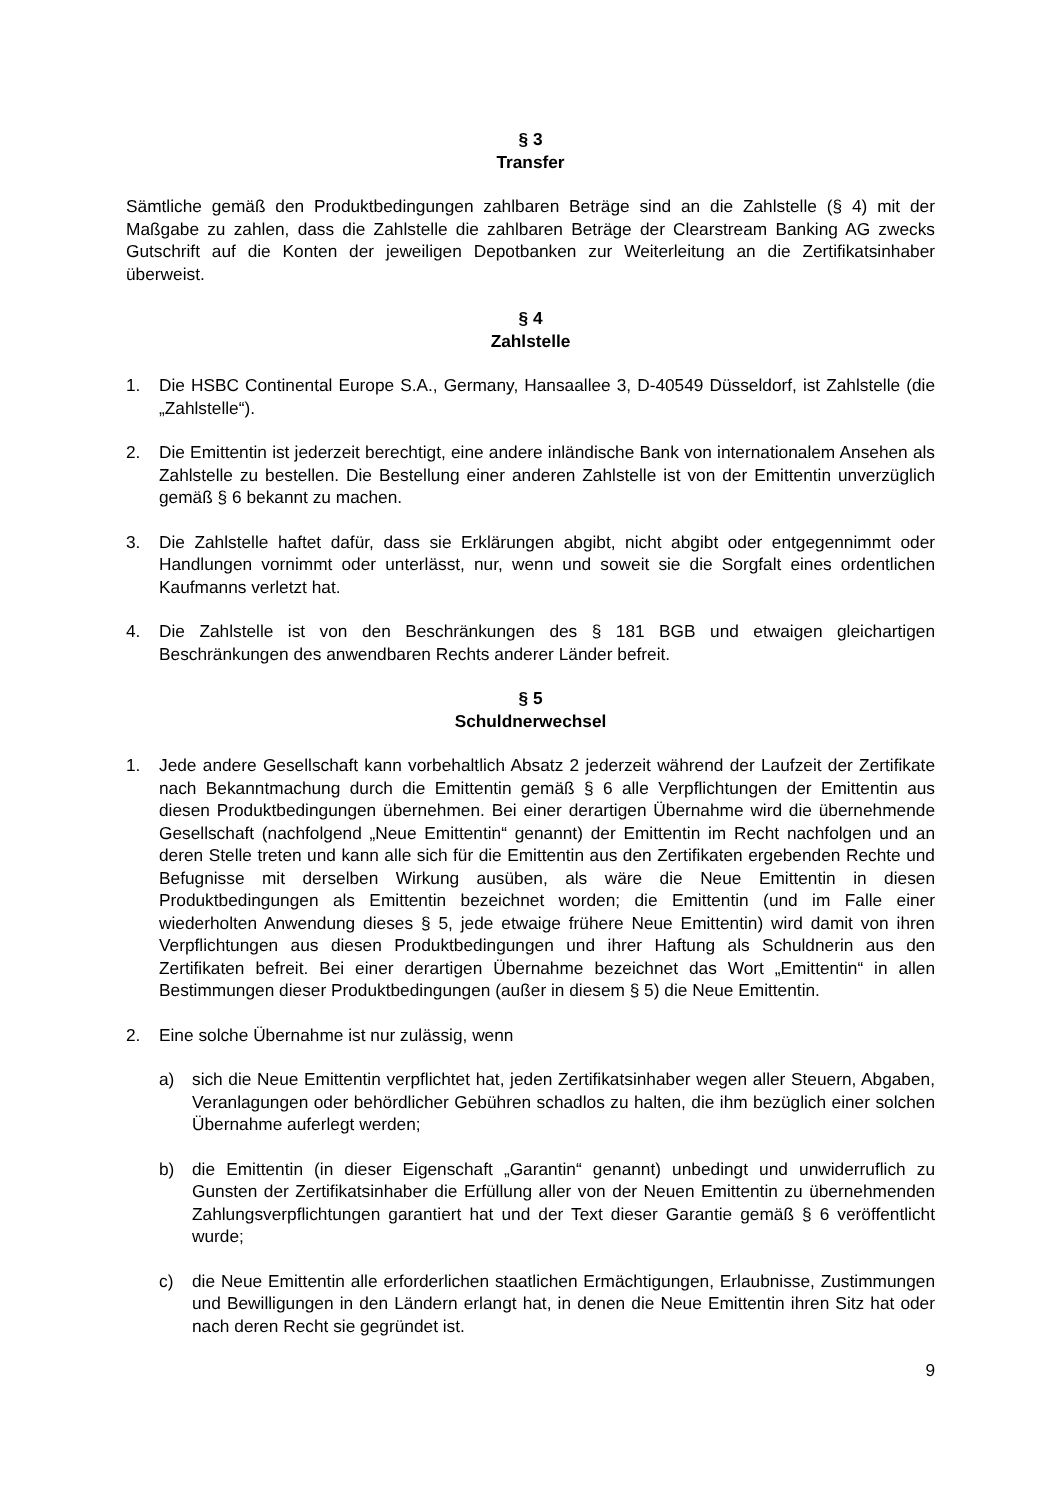§ 3
Transfer
Sämtliche gemäß den Produktbedingungen zahlbaren Beträge sind an die Zahlstelle (§ 4) mit der Maßgabe zu zahlen, dass die Zahlstelle die zahlbaren Beträge der Clearstream Banking AG zwecks Gutschrift auf die Konten der jeweiligen Depotbanken zur Weiterleitung an die Zertifikatsinhaber überweist.
§ 4
Zahlstelle
1. Die HSBC Continental Europe S.A., Germany, Hansaallee 3, D-40549 Düsseldorf, ist Zahlstelle (die „Zahlstelle“).
2. Die Emittentin ist jederzeit berechtigt, eine andere inländische Bank von internationalem Ansehen als Zahlstelle zu bestellen. Die Bestellung einer anderen Zahlstelle ist von der Emittentin unverzüglich gemäß § 6 bekannt zu machen.
3. Die Zahlstelle haftet dafür, dass sie Erklärungen abgibt, nicht abgibt oder entgegennimmt oder Handlungen vornimmt oder unterlässt, nur, wenn und soweit sie die Sorgfalt eines ordentlichen Kaufmanns verletzt hat.
4. Die Zahlstelle ist von den Beschränkungen des § 181 BGB und etwaigen gleichartigen Beschränkungen des anwendbaren Rechts anderer Länder befreit.
§ 5
Schuldnerwechsel
1. Jede andere Gesellschaft kann vorbehaltlich Absatz 2 jederzeit während der Laufzeit der Zertifikate nach Bekanntmachung durch die Emittentin gemäß § 6 alle Verpflichtungen der Emittentin aus diesen Produktbedingungen übernehmen. Bei einer derartigen Übernahme wird die übernehmende Gesellschaft (nachfolgend „Neue Emittentin“ genannt) der Emittentin im Recht nachfolgen und an deren Stelle treten und kann alle sich für die Emittentin aus den Zertifikaten ergebenden Rechte und Befugnisse mit derselben Wirkung ausüben, als wäre die Neue Emittentin in diesen Produktbedingungen als Emittentin bezeichnet worden; die Emittentin (und im Falle einer wiederholten Anwendung dieses § 5, jede etwaige frühere Neue Emittentin) wird damit von ihren Verpflichtungen aus diesen Produktbedingungen und ihrer Haftung als Schuldnerin aus den Zertifikaten befreit. Bei einer derartigen Übernahme bezeichnet das Wort „Emittentin“ in allen Bestimmungen dieser Produktbedingungen (außer in diesem § 5) die Neue Emittentin.
2. Eine solche Übernahme ist nur zulässig, wenn
a) sich die Neue Emittentin verpflichtet hat, jeden Zertifikatsinhaber wegen aller Steuern, Abgaben, Veranlagungen oder behördlicher Gebühren schadlos zu halten, die ihm bezüglich einer solchen Übernahme auferlegt werden;
b) die Emittentin (in dieser Eigenschaft „Garantin“ genannt) unbedingt und unwiderruflich zu Gunsten der Zertifikatsinhaber die Erfüllung aller von der Neuen Emittentin zu übernehmenden Zahlungsverpflichtungen garantiert hat und der Text dieser Garantie gemäß § 6 veröffentlicht wurde;
c) die Neue Emittentin alle erforderlichen staatlichen Ermächtigungen, Erlaubnisse, Zustimmungen und Bewilligungen in den Ländern erlangt hat, in denen die Neue Emittentin ihren Sitz hat oder nach deren Recht sie gegründet ist.
9